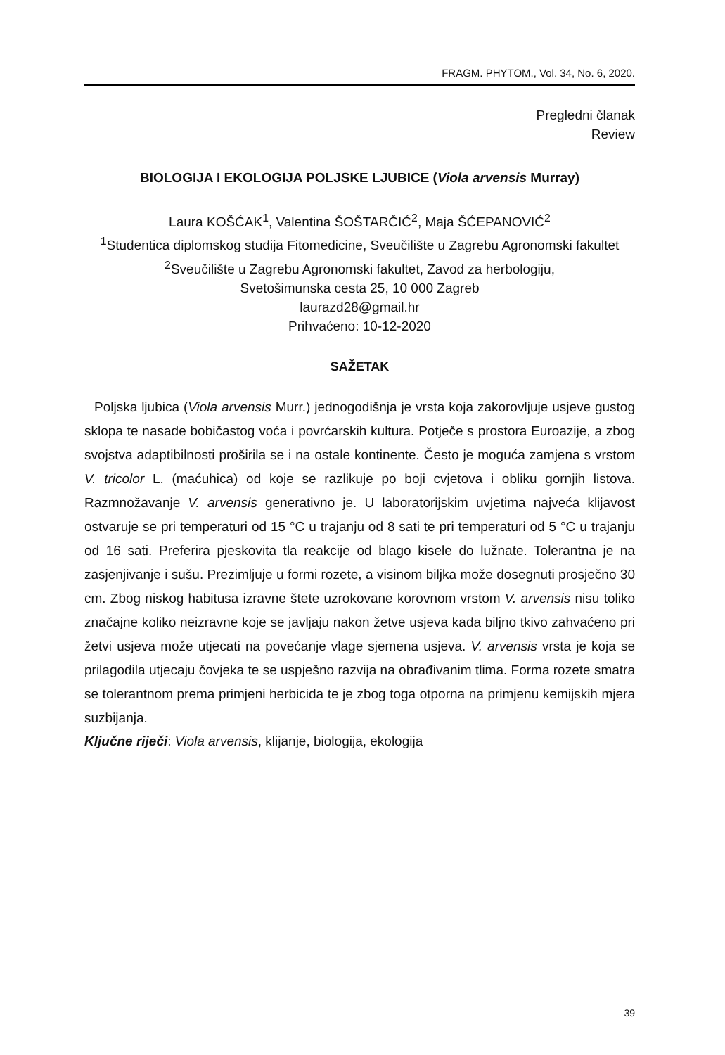FRAGM. PHYTOM., Vol. 34, No. 6, 2020.
Pregledni članak
Review
BIOLOGIJA I EKOLOGIJA POLJSKE LJUBICE (Viola arvensis Murray)
Laura KOŠĆAK<sup>1</sup>, Valentina ŠOŠTARČIĆ<sup>2</sup>, Maja ŠĆEPANOVIĆ<sup>2</sup>
<sup>1</sup> Studentica diplomskog studija Fitomedicine, Sveučilište u Zagrebu Agronomski fakultet
<sup>2</sup> Sveučilište u Zagrebu Agronomski fakultet, Zavod za herbologiju,
Svetošimunska cesta 25, 10 000 Zagreb
laurazd28@gmail.hr
Prihvaćeno: 10-12-2020
SAŽETAK
Poljska ljubica (Viola arvensis Murr.) jednogodišnja je vrsta koja zakorovljuje usjeve gustog sklopa te nasade bobičastog voća i povrćarskih kultura. Potječe s prostora Euroazije, a zbog svojstva adaptibilnosti proširila se i na ostale kontinente. Često je moguća zamjena s vrstom V. tricolor L. (maćuhica) od koje se razlikuje po boji cvjetova i obliku gornjih listova. Razmnožavanje V. arvensis generativno je. U laboratorijskim uvjetima najveća klijavost ostvaruje se pri temperaturi od 15 °C u trajanju od 8 sati te pri temperaturi od 5 °C u trajanju od 16 sati. Preferira pjeskovita tla reakcije od blago kisele do lužnate. Tolerantna je na zasjenjivanje i sušu. Prezimljuje u formi rozete, a visinom biljka može dosegnuti prosječno 30 cm. Zbog niskog habitusa izravne štete uzrokovane korovnom vrstom V. arvensis nisu toliko značajne koliko neizravne koje se javljaju nakon žetve usjeva kada biljno tkivo zahvaćeno pri žetvi usjeva može utjecati na povećanje vlage sjemena usjeva. V. arvensis vrsta je koja se prilagodila utjecaju čovjeka te se uspješno razvija na obrađivanim tlima. Forma rozete smatra se tolerantnom prema primjeni herbicida te je zbog toga otporna na primjenu kemijskih mjera suzbijanja.
Ključne riječi: Viola arvensis, klijanje, biologija, ekologija
39